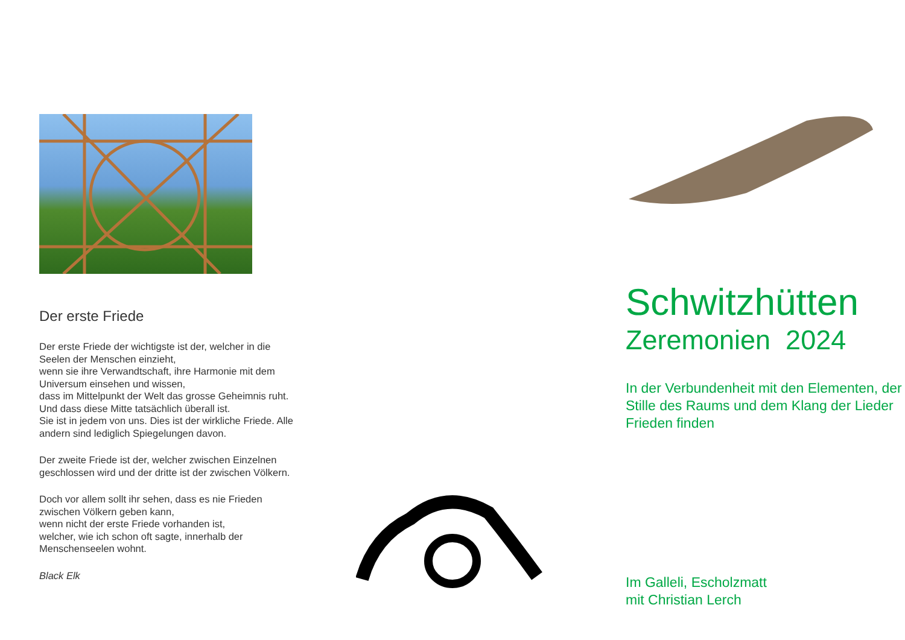Der erste Friede
Der erste Friede der wichtigste ist der, welcher in die Seelen der Menschen einzieht,
wenn sie ihre Verwandtschaft, ihre Harmonie mit dem Universum einsehen und wissen,
dass im Mittelpunkt der Welt das grosse Geheimnis ruht.
Und dass diese Mitte tatsächlich überall ist.
Sie ist in jedem von uns. Dies ist der wirkliche Friede. Alle andern sind lediglich Spiegelungen davon.
Der zweite Friede ist der, welcher zwischen Einzelnen geschlossen wird und der dritte ist der zwischen Völkern.
Doch vor allem sollt ihr sehen, dass es nie Frieden zwischen Völkern geben kann,
wenn nicht der erste Friede vorhanden ist,
welcher, wie ich schon oft sagte, innerhalb der Menschenseelen wohnt.
Black Elk
Schwitzhütten
Zeremonien 2024
In der Verbundenheit mit den Elementen, der Stille des Raums und dem Klang der Lieder Frieden finden
Im Galleli, Escholzmatt
mit Christian Lerch